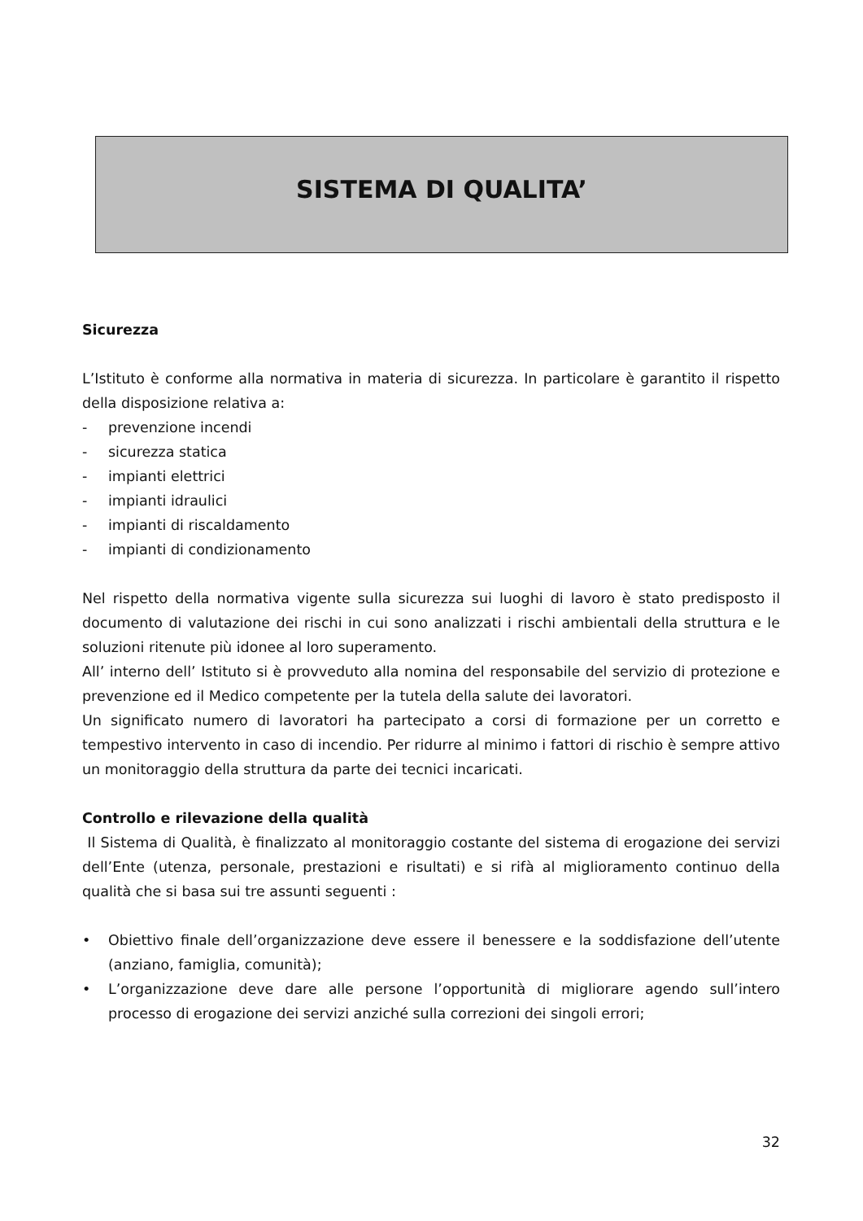SISTEMA DI QUALITA’
Sicurezza
L’Istituto è conforme alla normativa in materia di sicurezza. In particolare è garantito il rispetto della disposizione relativa a:
- prevenzione incendi
- sicurezza statica
- impianti elettrici
- impianti idraulici
- impianti di riscaldamento
- impianti di condizionamento
Nel rispetto della normativa vigente sulla sicurezza sui luoghi di lavoro è stato predisposto il documento di valutazione dei rischi in cui sono analizzati i rischi ambientali della struttura e le soluzioni ritenute più idonee al loro superamento.
All’ interno dell’ Istituto si è provveduto alla nomina del responsabile del servizio di protezione e prevenzione ed il Medico competente per la tutela della salute dei lavoratori.
Un significato numero di lavoratori ha partecipato a corsi di formazione per un corretto e tempestivo intervento in caso di incendio. Per ridurre al minimo i fattori di rischio è sempre attivo un monitoraggio della struttura da parte dei tecnici incaricati.
Controllo e rilevazione della qualità
Il Sistema di Qualità, è finalizzato al monitoraggio costante del sistema di erogazione dei servizi dell’Ente (utenza, personale, prestazioni e risultati) e si rifà al miglioramento continuo della qualità che si basa sui tre assunti seguenti :
• Obiettivo finale dell’organizzazione deve essere il benessere e la soddisfazione dell’utente (anziano, famiglia, comunità);
• L’organizzazione deve dare alle persone l’opportunità di migliorare agendo sull’intero processo di erogazione dei servizi anziché sulla correzioni dei singoli errori;
32